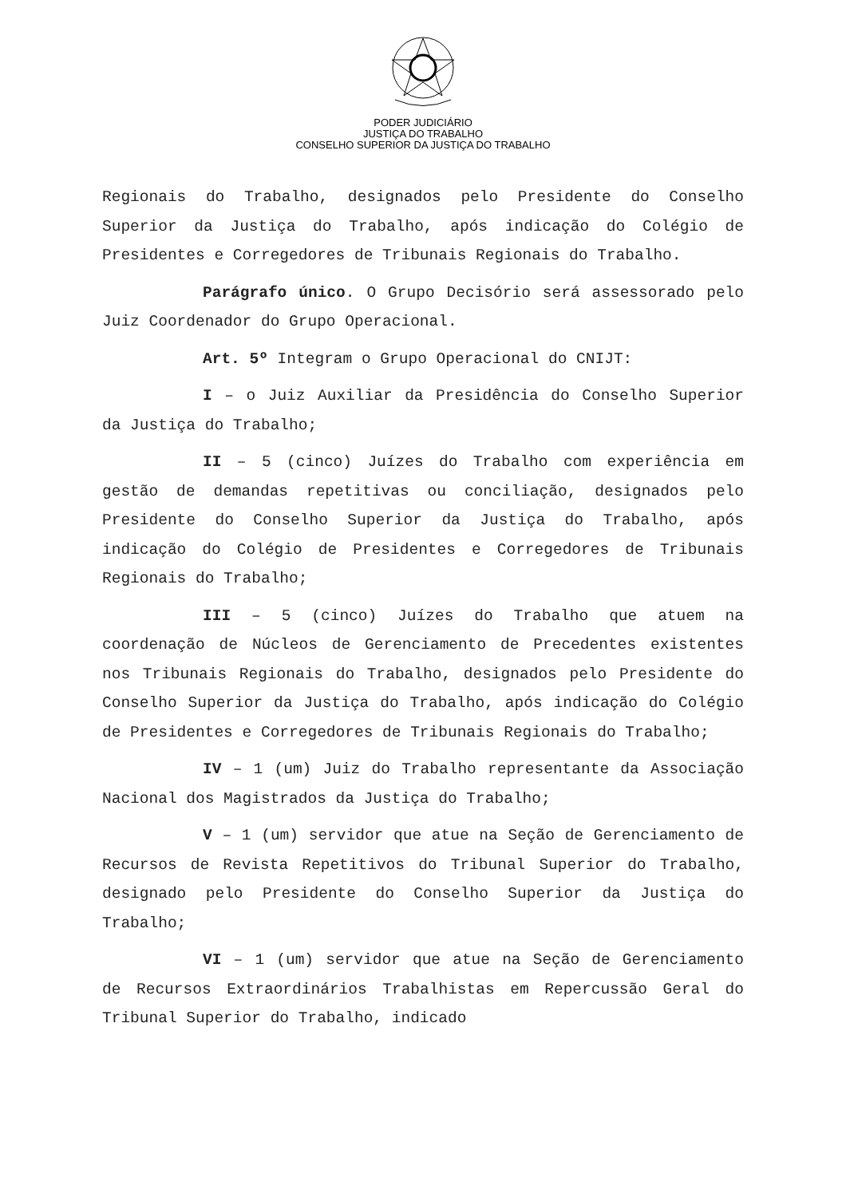PODER JUDICIÁRIO
JUSTIÇA DO TRABALHO
CONSELHO SUPERIOR DA JUSTIÇA DO TRABALHO
Regionais do Trabalho, designados pelo Presidente do Conselho Superior da Justiça do Trabalho, após indicação do Colégio de Presidentes e Corregedores de Tribunais Regionais do Trabalho.
Parágrafo único. O Grupo Decisório será assessorado pelo Juiz Coordenador do Grupo Operacional.
Art. 5º Integram o Grupo Operacional do CNIJT:
I – o Juiz Auxiliar da Presidência do Conselho Superior da Justiça do Trabalho;
II – 5 (cinco) Juízes do Trabalho com experiência em gestão de demandas repetitivas ou conciliação, designados pelo Presidente do Conselho Superior da Justiça do Trabalho, após indicação do Colégio de Presidentes e Corregedores de Tribunais Regionais do Trabalho;
III – 5 (cinco) Juízes do Trabalho que atuem na coordenação de Núcleos de Gerenciamento de Precedentes existentes nos Tribunais Regionais do Trabalho, designados pelo Presidente do Conselho Superior da Justiça do Trabalho, após indicação do Colégio de Presidentes e Corregedores de Tribunais Regionais do Trabalho;
IV – 1 (um) Juiz do Trabalho representante da Associação Nacional dos Magistrados da Justiça do Trabalho;
V – 1 (um) servidor que atue na Seção de Gerenciamento de Recursos de Revista Repetitivos do Tribunal Superior do Trabalho, designado pelo Presidente do Conselho Superior da Justiça do Trabalho;
VI – 1 (um) servidor que atue na Seção de Gerenciamento de Recursos Extraordinários Trabalhistas em Repercussão Geral do Tribunal Superior do Trabalho, indicado